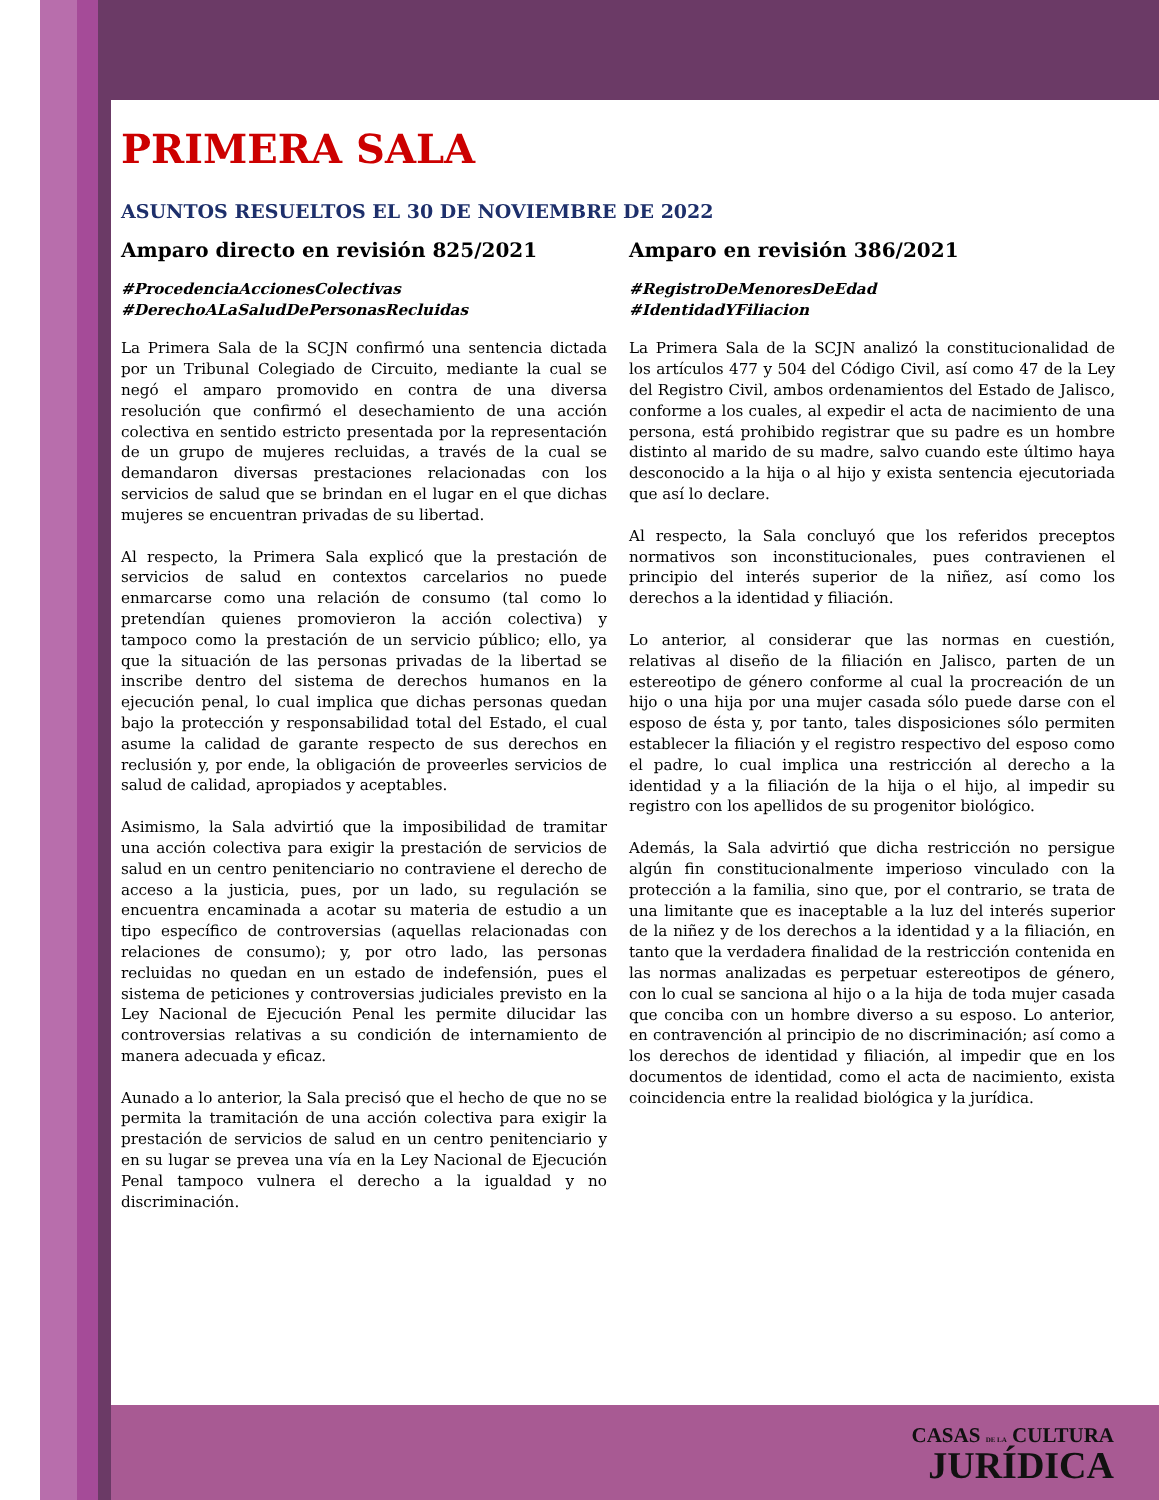PRIMERA SALA
ASUNTOS RESUELTOS EL 30 DE NOVIEMBRE DE 2022
Amparo directo en revisión 825/2021
#ProcedenciaAccionesColectivas
#DerechoALaSaludDePersonasRecluidas
La Primera Sala de la SCJN confirmó una sentencia dictada por un Tribunal Colegiado de Circuito, mediante la cual se negó el amparo promovido en contra de una diversa resolución que confirmó el desechamiento de una acción colectiva en sentido estricto presentada por la representación de un grupo de mujeres recluidas, a través de la cual se demandaron diversas prestaciones relacionadas con los servicios de salud que se brindan en el lugar en el que dichas mujeres se encuentran privadas de su libertad.
Al respecto, la Primera Sala explicó que la prestación de servicios de salud en contextos carcelarios no puede enmarcarse como una relación de consumo (tal como lo pretendían quienes promovieron la acción colectiva) y tampoco como la prestación de un servicio público; ello, ya que la situación de las personas privadas de la libertad se inscribe dentro del sistema de derechos humanos en la ejecución penal, lo cual implica que dichas personas quedan bajo la protección y responsabilidad total del Estado, el cual asume la calidad de garante respecto de sus derechos en reclusión y, por ende, la obligación de proveerles servicios de salud de calidad, apropiados y aceptables.
Asimismo, la Sala advirtió que la imposibilidad de tramitar una acción colectiva para exigir la prestación de servicios de salud en un centro penitenciario no contraviene el derecho de acceso a la justicia, pues, por un lado, su regulación se encuentra encaminada a acotar su materia de estudio a un tipo específico de controversias (aquellas relacionadas con relaciones de consumo); y, por otro lado, las personas recluidas no quedan en un estado de indefensión, pues el sistema de peticiones y controversias judiciales previsto en la Ley Nacional de Ejecución Penal les permite dilucidar las controversias relativas a su condición de internamiento de manera adecuada y eficaz.
Aunado a lo anterior, la Sala precisó que el hecho de que no se permita la tramitación de una acción colectiva para exigir la prestación de servicios de salud en un centro penitenciario y en su lugar se prevea una vía en la Ley Nacional de Ejecución Penal tampoco vulnera el derecho a la igualdad y no discriminación.
Amparo en revisión 386/2021
#RegistroDeMenoresDeEdad
#IdentidadYFiliacion
La Primera Sala de la SCJN analizó la constitucionalidad de los artículos 477 y 504 del Código Civil, así como 47 de la Ley del Registro Civil, ambos ordenamientos del Estado de Jalisco, conforme a los cuales, al expedir el acta de nacimiento de una persona, está prohibido registrar que su padre es un hombre distinto al marido de su madre, salvo cuando este último haya desconocido a la hija o al hijo y exista sentencia ejecutoriada que así lo declare.
Al respecto, la Sala concluyó que los referidos preceptos normativos son inconstitucionales, pues contravienen el principio del interés superior de la niñez, así como los derechos a la identidad y filiación.
Lo anterior, al considerar que las normas en cuestión, relativas al diseño de la filiación en Jalisco, parten de un estereotipo de género conforme al cual la procreación de un hijo o una hija por una mujer casada sólo puede darse con el esposo de ésta y, por tanto, tales disposiciones sólo permiten establecer la filiación y el registro respectivo del esposo como el padre, lo cual implica una restricción al derecho a la identidad y a la filiación de la hija o el hijo, al impedir su registro con los apellidos de su progenitor biológico.
Además, la Sala advirtió que dicha restricción no persigue algún fin constitucionalmente imperioso vinculado con la protección a la familia, sino que, por el contrario, se trata de una limitante que es inaceptable a la luz del interés superior de la niñez y de los derechos a la identidad y a la filiación, en tanto que la verdadera finalidad de la restricción contenida en las normas analizadas es perpetuar estereotipos de género, con lo cual se sanciona al hijo o a la hija de toda mujer casada que conciba con un hombre diverso a su esposo. Lo anterior, en contravención al principio de no discriminación; así como a los derechos de identidad y filiación, al impedir que en los documentos de identidad, como el acta de nacimiento, exista coincidencia entre la realidad biológica y la jurídica.
CASAS DE LA CULTURA
JURÍDICA